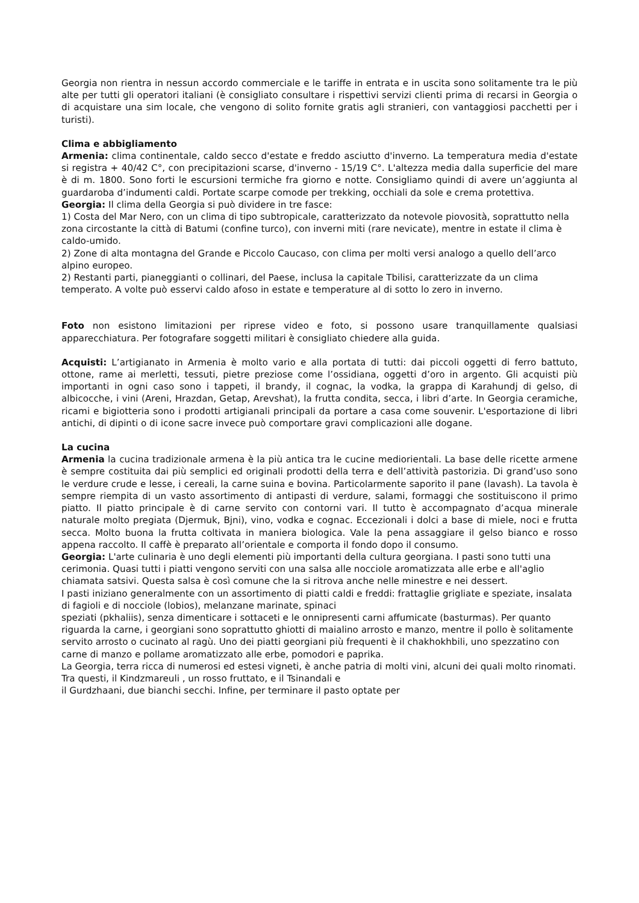Georgia non rientra in nessun accordo commerciale e le tariffe in entrata e in uscita sono solitamente tra le più alte per tutti gli operatori italiani (è consigliato consultare i rispettivi servizi clienti prima di recarsi in Georgia o di acquistare una sim locale, che vengono di solito fornite gratis agli stranieri, con vantaggiosi pacchetti per i turisti).
Clima e abbigliamento
Armenia: clima continentale, caldo secco d'estate e freddo asciutto d'inverno. La temperatura media d'estate si registra + 40/42 C°, con precipitazioni scarse, d'inverno - 15/19 C°. L'altezza media dalla superficie del mare è di m. 1800. Sono forti le escursioni termiche fra giorno e notte. Consigliamo quindi di avere un’aggiunta al guardaroba d’indumenti caldi. Portate scarpe comode per trekking, occhiali da sole e crema protettiva.
Georgia: Il clima della Georgia si può dividere in tre fasce:
1) Costa del Mar Nero, con un clima di tipo subtropicale, caratterizzato da notevole piovosità, soprattutto nella zona circostante la città di Batumi (confine turco), con inverni miti (rare nevicate), mentre in estate il clima è caldo-umido.
2) Zone di alta montagna del Grande e Piccolo Caucaso, con clima per molti versi analogo a quello dell’arco alpino europeo.
2) Restanti parti, pianeggianti o collinari, del Paese, inclusa la capitale Tbilisi, caratterizzate da un clima temperato. A volte può esservi caldo afoso in estate e temperature al di sotto lo zero in inverno.
Foto non esistono limitazioni per riprese video e foto, si possono usare tranquillamente qualsiasi apparecchiatura. Per fotografare soggetti militari è consigliato chiedere alla guida.
Acquisti: L’artigianato in Armenia è molto vario e alla portata di tutti: dai piccoli oggetti di ferro battuto, ottone, rame ai merletti, tessuti, pietre preziose come l’ossidiana, oggetti d’oro in argento. Gli acquisti più importanti in ogni caso sono i tappeti, il brandy, il cognac, la vodka, la grappa di Karahundj di gelso, di albicocche, i vini (Areni, Hrazdan, Getap, Arevshat), la frutta condita, secca, i libri d’arte. In Georgia ceramiche, ricami e bigiotteria sono i prodotti artigianali principali da portare a casa come souvenir. L'esportazione di libri antichi, di dipinti o di icone sacre invece può comportare gravi complicazioni alle dogane.
La cucina
Armenia la cucina tradizionale armena è la più antica tra le cucine mediorientali. La base delle ricette armene è sempre costituita dai più semplici ed originali prodotti della terra e dell’attività pastorizia. Di grand’uso sono le verdure crude e lesse, i cereali, la carne suina e bovina. Particolarmente saporito il pane (lavash). La tavola è sempre riempita di un vasto assortimento di antipasti di verdure, salami, formaggi che sostituiscono il primo piatto. Il piatto principale è di carne servito con contorni vari. Il tutto è accompagnato d’acqua minerale naturale molto pregiata (Djermuk, Bjni), vino, vodka e cognac. Eccezionali i dolci a base di miele, noci e frutta secca. Molto buona la frutta coltivata in maniera biologica. Vale la pena assaggiare il gelso bianco e rosso appena raccolto. Il caffè è preparato all’orientale e comporta il fondo dopo il consumo.
Georgia: L'arte culinaria è uno degli elementi più importanti della cultura georgiana. I pasti sono tutti una cerimonia. Quasi tutti i piatti vengono serviti con una salsa alle nocciole aromatizzata alle erbe e all'aglio chiamata satsivi. Questa salsa è così comune che la si ritrova anche nelle minestre e nei dessert.
I pasti iniziano generalmente con un assortimento di piatti caldi e freddi: frattaglie grigliate e speziate, insalata di fagioli e di nocciole (lobios), melanzane marinate, spinaci
speziati (pkhaliis), senza dimenticare i sottaceti e le onnipresenti carni affumicate (basturmas). Per quanto riguarda la carne, i georgiani sono soprattutto ghiotti di maialino arrosto e manzo, mentre il pollo è solitamente servito arrosto o cucinato al ragù. Uno dei piatti georgiani più frequenti è il chakhokhbili, uno spezzatino con carne di manzo e pollame aromatizzato alle erbe, pomodori e paprika.
La Georgia, terra ricca di numerosi ed estesi vigneti, è anche patria di molti vini, alcuni dei quali molto rinomati. Tra questi, il Kindzmareuli , un rosso fruttato, e il Tsinandali e
il Gurdzhaani, due bianchi secchi. Infine, per terminare il pasto optate per